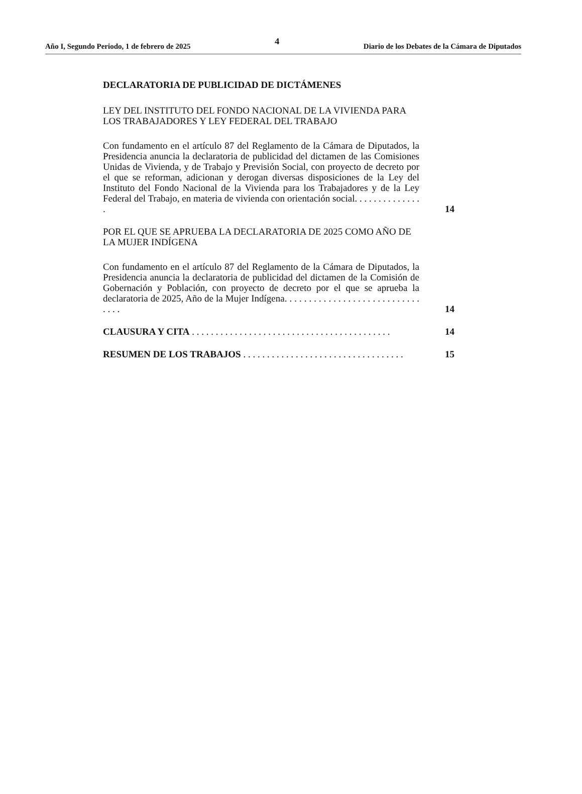Año I, Segundo Periodo, 1 de febrero de 2025 4 Diario de los Debates de la Cámara de Diputados
DECLARATORIA DE PUBLICIDAD DE DICTÁMENES
LEY DEL INSTITUTO DEL FONDO NACIONAL DE LA VIVIENDA PARA LOS TRABAJADORES Y LEY FEDERAL DEL TRABAJO
Con fundamento en el artículo 87 del Reglamento de la Cámara de Diputados, la Presidencia anuncia la declaratoria de publicidad del dictamen de las Comisiones Unidas de Vivienda, y de Trabajo y Previsión Social, con proyecto de decreto por el que se reforman, adicionan y derogan diversas disposiciones de la Ley del Instituto del Fondo Nacional de la Vivienda para los Trabajadores y de la Ley Federal del Trabajo, en materia de vivienda con orientación social. . . . . . . . . . . . . . .
14
POR EL QUE SE APRUEBA LA DECLARATORIA DE 2025 COMO AÑO DE LA MUJER INDÍGENA
Con fundamento en el artículo 87 del Reglamento de la Cámara de Diputados, la Presidencia anuncia la declaratoria de publicidad del dictamen de la Comisión de Gobernación y Población, con proyecto de decreto por el que se aprueba la declaratoria de 2025, Año de la Mujer Indígena. . . . . . . . . . . . . . . . . . . . . . . . . . . . . . . .
14
CLAUSURA Y CITA . . . . . . . . . . . . . . . . . . . . . . . . . . . . . . . . . . . . . . . . . .
14
RESUMEN DE LOS TRABAJOS . . . . . . . . . . . . . . . . . . . . . . . . . . . . . . . . . .
15